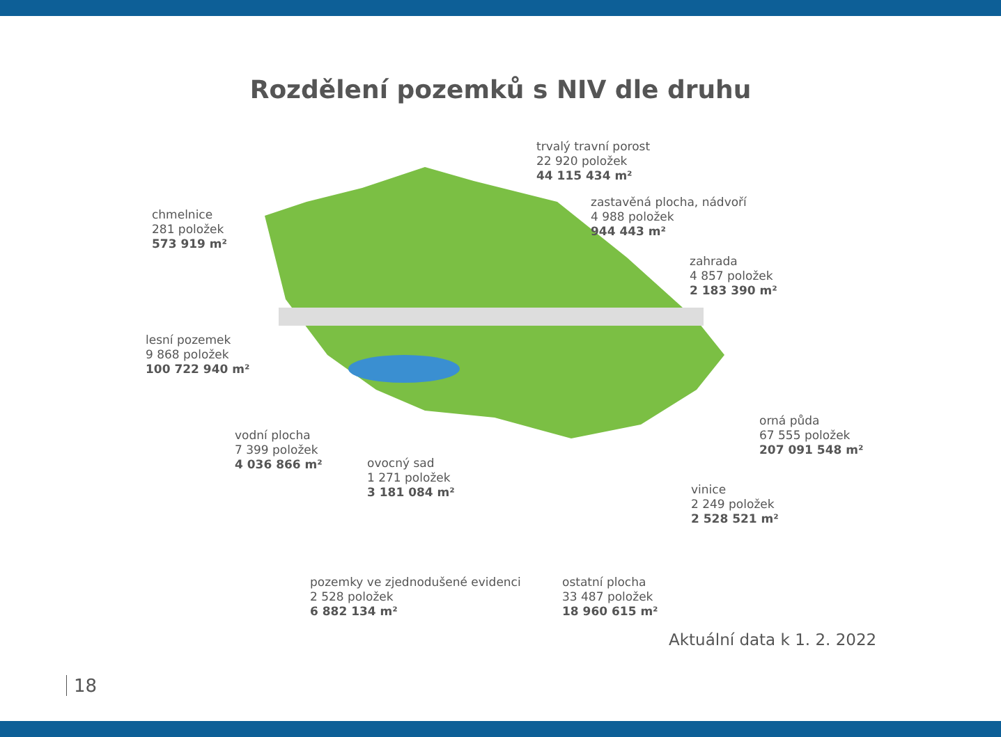Rozdělení pozemků s NIV dle druhu
trvalý travní porost
22 920 položek
44 115 434 m²
chmelnice
281 položek
573 919 m²
zastavěná plocha, nádvoří
4 988 položek
944 443 m²
zahrada
4 857 položek
2 183 390 m²
lesní pozemek
9 868 položek
100 722 940 m²
orná půda
67 555 položek
207 091 548 m²
vodní plocha
7 399 položek
4 036 866 m²
ovocný sad
1 271 položek
3 181 084 m²
vinice
2 249 položek
2 528 521 m²
pozemky ve zjednodušené evidenci
2 528 položek
6 882 134 m²
ostatní plocha
33 487 položek
18 960 615 m²
Aktuální data k 1. 2. 2022
18